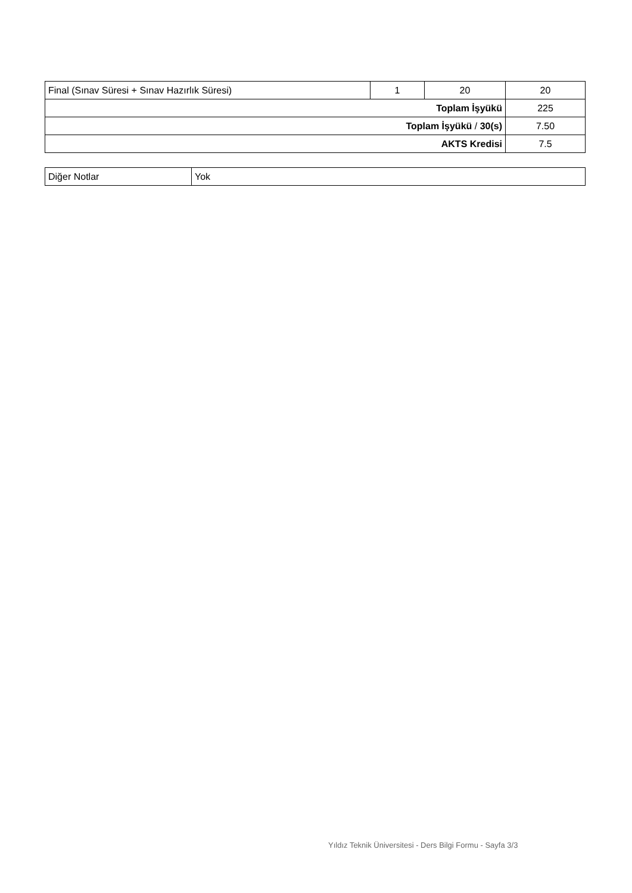| Final (Sınav Süresi + Sınav Hazırlık Süresi) | 1 | 20 | 20 |
| Toplam İşyükü | | | 225 |
| Toplam İşyükü / 30(s) | | | 7.50 |
| AKTS Kredisi | | | 7.5 |
| Diğer Notlar | Yok |
Yıldız Teknik Üniversitesi - Ders Bilgi Formu - Sayfa 3/3